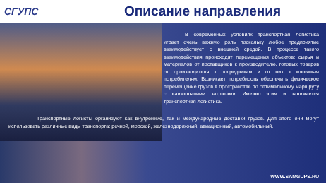СГУПС
Описание направления
В современных условиях транспортная логистика играет очень важную роль поскольку любое предприятие взаимодействует с внешней средой. В процессе такого взаимодействия происходят перемещения объектов: сырья и материалов от поставщиков к производителю, готовых товаров от производителя к посредникам и от них к конечным потребителям. Возникает потребность обеспечить физическое перемещение грузов в пространстве по оптимальному маршруту с наименьшими затратами. Именно этим и занимается транспортная логистика.
Транспортные логисты организуют как внутренние, так и международные доставки грузов. Для этого они могут использовать различные виды транспорта: речной, морской, железнодорожный, авиационный, автомобильный.
WWW.SAMGUPS.RU